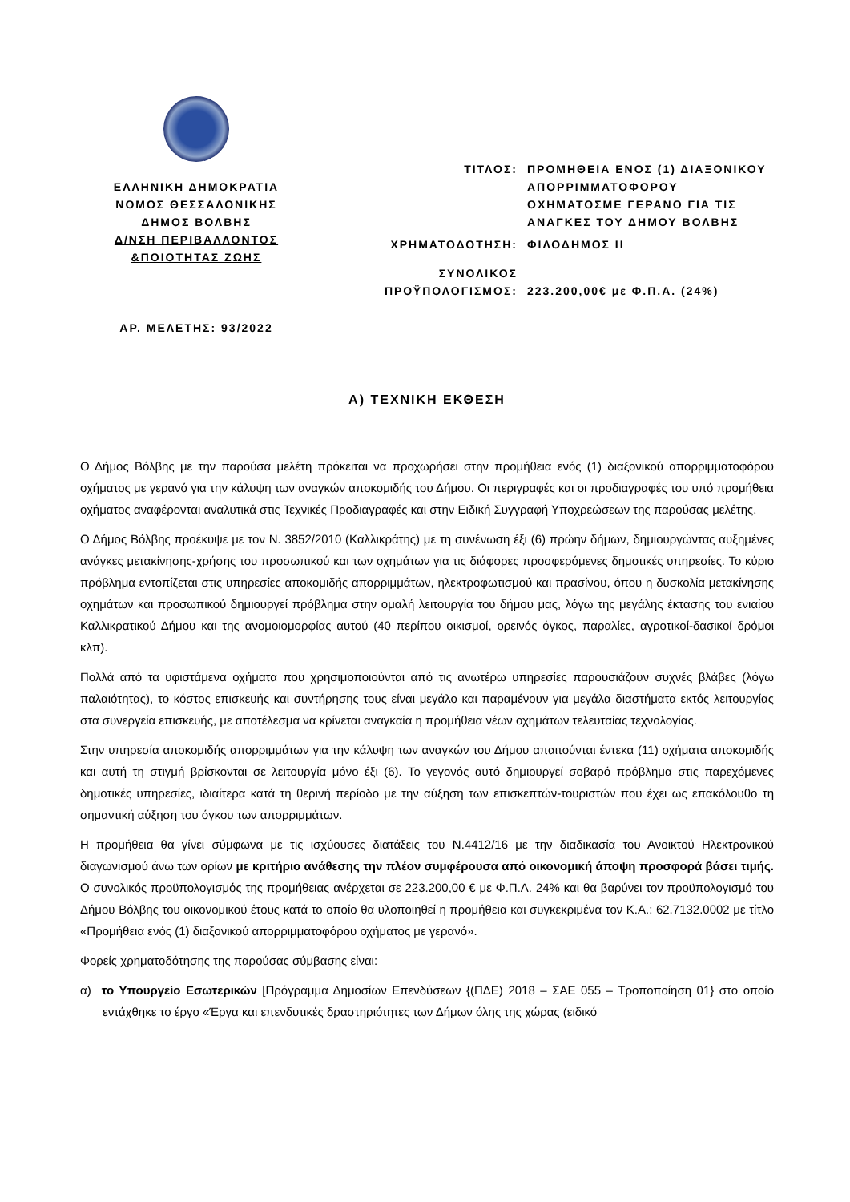ΕΛΛΗΝΙΚΗ ΔΗΜΟΚΡΑΤΙΑ
ΝΟΜΟΣ ΘΕΣΣΑΛΟΝΙΚΗΣ
ΔΗΜΟΣ ΒΟΛΒΗΣ
Δ/ΝΣΗ ΠΕΡΙΒΑΛΛΟΝΤΟΣ
&ΠΟΙΟΤΗΤΑΣ ΖΩΗΣ
ΑΡ. ΜΕΛΕΤΗΣ: 93/2022
| ΤΙΤΛΟΣ: | ΠΡΟΜΗΘΕΙΑ ΕΝΟΣ (1) ΔΙΑΞΟΝΙΚΟΥ ΑΠΟΡΡΙΜΜΑΤΟΦΟΡΟΥ ΟΧΗΜΑΤΟΣΜΕ ΓΕΡΑΝΟ ΓΙΑ ΤΙΣ ΑΝΑΓΚΕΣ ΤΟΥ ΔΗΜΟΥ ΒΟΛΒΗΣ |
| ΧΡΗΜΑΤΟΔΟΤΗΣΗ: | ΦΙΛΟΔΗΜΟΣ ΙΙ |
| ΣΥΝΟΛΙΚΟΣ ΠΡΟΫΠΟΛΟΓΙΣΜΟΣ: | 223.200,00€ με Φ.Π.Α. (24%) |
Α) ΤΕΧΝΙΚΗ ΕΚΘΕΣΗ
Ο Δήμος Βόλβης με την παρούσα μελέτη πρόκειται να προχωρήσει στην προμήθεια ενός (1) διαξονικού απορριμματοφόρου οχήματος με γερανό για την κάλυψη των αναγκών αποκομιδής του Δήμου. Οι περιγραφές και οι προδιαγραφές του υπό προμήθεια οχήματος αναφέρονται αναλυτικά στις Τεχνικές Προδιαγραφές και στην Ειδική Συγγραφή Υποχρεώσεων της παρούσας μελέτης.
Ο Δήμος Βόλβης προέκυψε με τον Ν. 3852/2010 (Καλλικράτης) με τη συνένωση έξι (6) πρώην δήμων, δημιουργώντας αυξημένες ανάγκες μετακίνησης-χρήσης του προσωπικού και των οχημάτων για τις διάφορες προσφερόμενες δημοτικές υπηρεσίες. Το κύριο πρόβλημα εντοπίζεται στις υπηρεσίες αποκομιδής απορριμμάτων, ηλεκτροφωτισμού και πρασίνου, όπου η δυσκολία μετακίνησης οχημάτων και προσωπικού δημιουργεί πρόβλημα στην ομαλή λειτουργία του δήμου μας, λόγω της μεγάλης έκτασης του ενιαίου Καλλικρατικού Δήμου και της ανομοιομορφίας αυτού (40 περίπου οικισμοί, ορεινός όγκος, παραλίες, αγροτικοί-δασικοί δρόμοι κλπ).
Πολλά από τα υφιστάμενα οχήματα που χρησιμοποιούνται από τις ανωτέρω υπηρεσίες παρουσιάζουν συχνές βλάβες (λόγω παλαιότητας), το κόστος επισκευής και συντήρησης τους είναι μεγάλο και παραμένουν για μεγάλα διαστήματα εκτός λειτουργίας στα συνεργεία επισκευής, με αποτέλεσμα να κρίνεται αναγκαία η προμήθεια νέων οχημάτων τελευταίας τεχνολογίας.
Στην υπηρεσία αποκομιδής απορριμμάτων για την κάλυψη των αναγκών του Δήμου απαιτούνται έντεκα (11) οχήματα αποκομιδής και αυτή τη στιγμή βρίσκονται σε λειτουργία μόνο έξι (6). Το γεγονός αυτό δημιουργεί σοβαρό πρόβλημα στις παρεχόμενες δημοτικές υπηρεσίες, ιδιαίτερα κατά τη θερινή περίοδο με την αύξηση των επισκεπτών-τουριστών που έχει ως επακόλουθο τη σημαντική αύξηση του όγκου των απορριμμάτων.
Η προμήθεια θα γίνει σύμφωνα με τις ισχύουσες διατάξεις του Ν.4412/16 με την διαδικασία του Ανοικτού Ηλεκτρονικού διαγωνισμού άνω των ορίων με κριτήριο ανάθεσης την πλέον συμφέρουσα από οικονομική άποψη προσφορά βάσει τιμής. Ο συνολικός προϋπολογισμός της προμήθειας ανέρχεται σε 223.200,00 € με Φ.Π.Α. 24% και θα βαρύνει τον προϋπολογισμό του Δήμου Βόλβης του οικονομικού έτους κατά το οποίο θα υλοποιηθεί η προμήθεια και συγκεκριμένα τον Κ.Α.: 62.7132.0002 με τίτλο «Προμήθεια ενός (1) διαξονικού απορριμματοφόρου οχήματος με γερανό».
Φορείς χρηματοδότησης της παρούσας σύμβασης είναι:
α) το Υπουργείο Εσωτερικών [Πρόγραμμα Δημοσίων Επενδύσεων {(ΠΔΕ) 2018 – ΣΑΕ 055 – Τροποποίηση 01} στο οποίο εντάχθηκε το έργο «Έργα και επενδυτικές δραστηριότητες των Δήμων όλης της χώρας (ειδικό